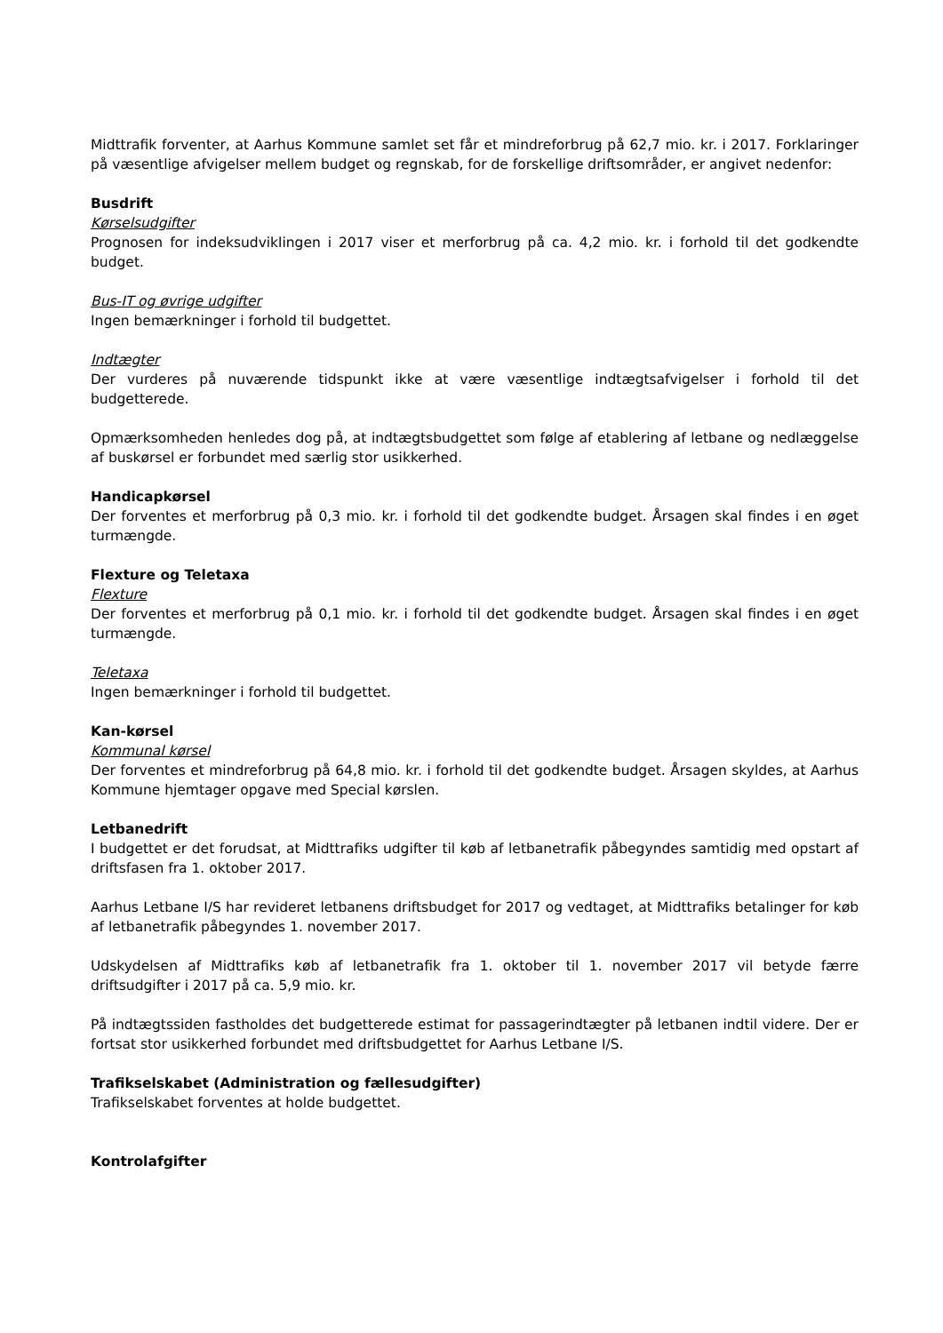Midttrafik forventer, at Aarhus Kommune samlet set får et mindreforbrug på 62,7 mio. kr. i 2017. Forklaringer på væsentlige afvigelser mellem budget og regnskab, for de forskellige driftsområder, er angivet nedenfor:
Busdrift
Kørselsudgifter
Prognosen for indeksudviklingen i 2017 viser et merforbrug på ca. 4,2 mio. kr. i forhold til det godkendte budget.
Bus-IT og øvrige udgifter
Ingen bemærkninger i forhold til budgettet.
Indtægter
Der vurderes på nuværende tidspunkt ikke at være væsentlige indtægtsafvigelser i forhold til det budgetterede.
Opmærksomheden henledes dog på, at indtægtsbudgettet som følge af etablering af letbane og nedlæggelse af buskørsel er forbundet med særlig stor usikkerhed.
Handicapkørsel
Der forventes et merforbrug på 0,3 mio. kr. i forhold til det godkendte budget. Årsagen skal findes i en øget turmængde.
Flexture og Teletaxa
Flexture
Der forventes et merforbrug på 0,1 mio. kr. i forhold til det godkendte budget. Årsagen skal findes i en øget turmængde.
Teletaxa
Ingen bemærkninger i forhold til budgettet.
Kan-kørsel
Kommunal kørsel
Der forventes et mindreforbrug på 64,8 mio. kr. i forhold til det godkendte budget. Årsagen skyldes, at Aarhus Kommune hjemtager opgave med Special kørslen.
Letbanedrift
I budgettet er det forudsat, at Midttrafiks udgifter til køb af letbanetrafik påbegyndes samtidig med opstart af driftsfasen fra 1. oktober 2017.
Aarhus Letbane I/S har revideret letbanens driftsbudget for 2017 og vedtaget, at Midttrafiks betalinger for køb af letbanetrafik påbegyndes 1. november 2017.
Udskydelsen af Midttrafiks køb af letbanetrafik fra 1. oktober til 1. november 2017 vil betyde færre driftsudgifter i 2017 på ca. 5,9 mio. kr.
På indtægtssiden fastholdes det budgetterede estimat for passagerindtægter på letbanen indtil videre. Der er fortsat stor usikkerhed forbundet med driftsbudgettet for Aarhus Letbane I/S.
Trafikselskabet (Administration og fællesudgifter)
Trafikselskabet forventes at holde budgettet.
Kontrolafgifter